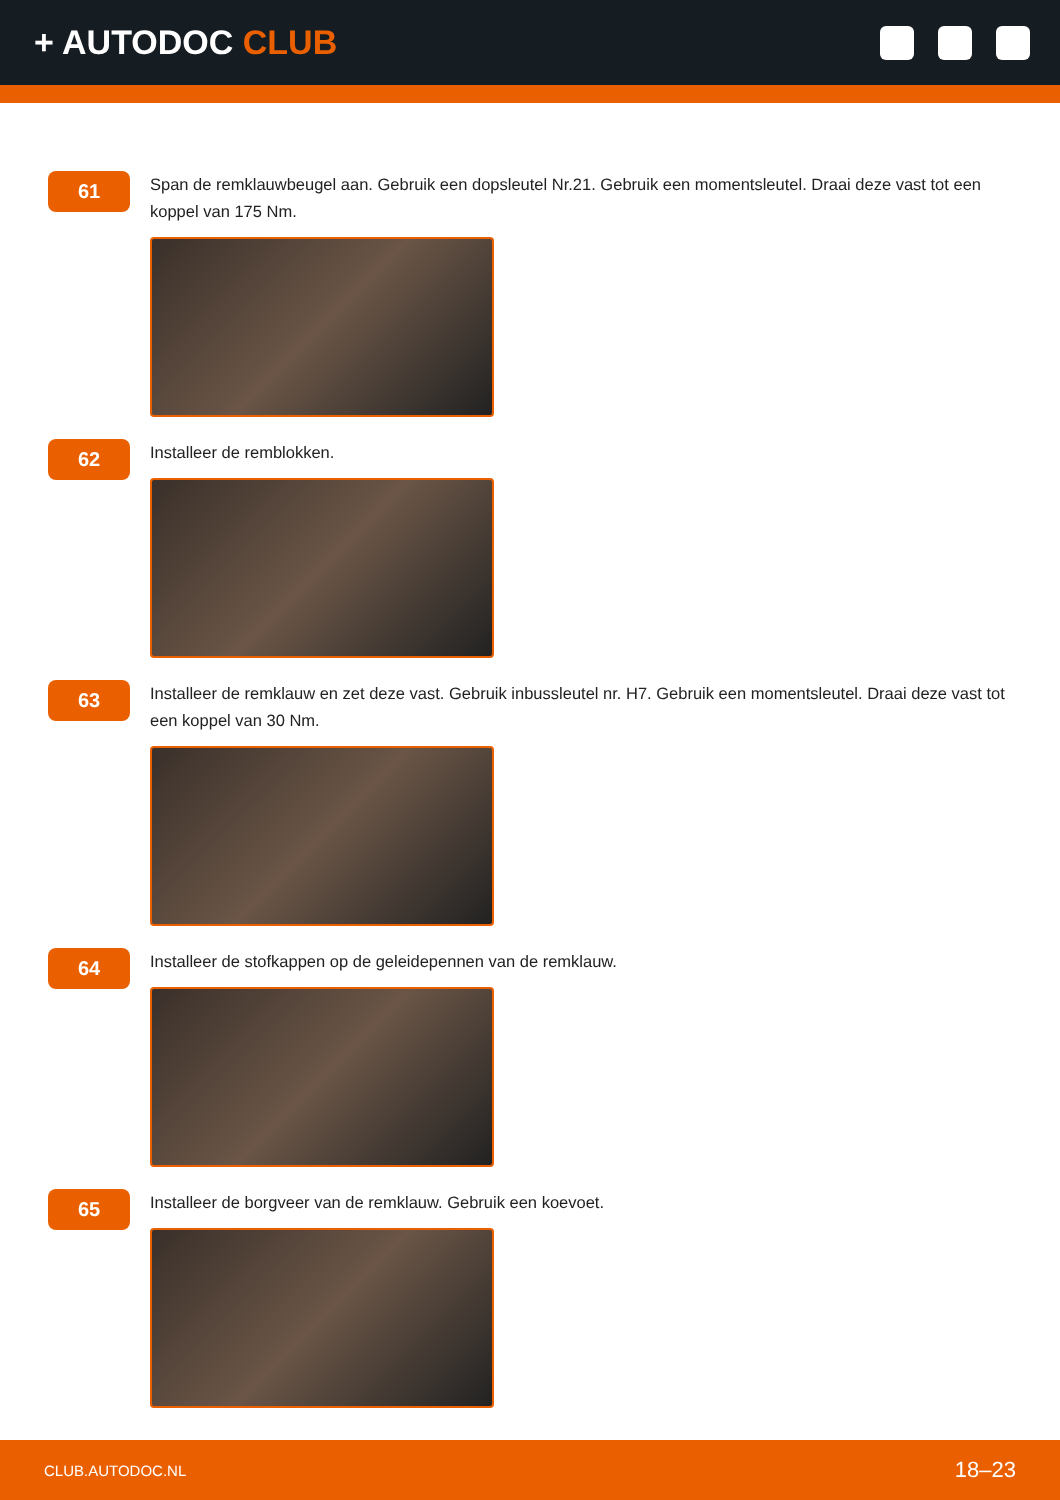+ AUTODOC CLUB
61
Span de remklauwbeugel aan. Gebruik een dopsleutel Nr.21. Gebruik een momentsleutel. Draai deze vast tot een koppel van 175 Nm.
62
Installeer de remblokken.
63
Installeer de remklauw en zet deze vast. Gebruik inbussleutel nr. H7. Gebruik een momentsleutel. Draai deze vast tot een koppel van 30 Nm.
64
Installeer de stofkappen op de geleidepennen van de remklauw.
65
Installeer de borgveer van de remklauw. Gebruik een koevoet.
CLUB.AUTODOC.NL 18–23